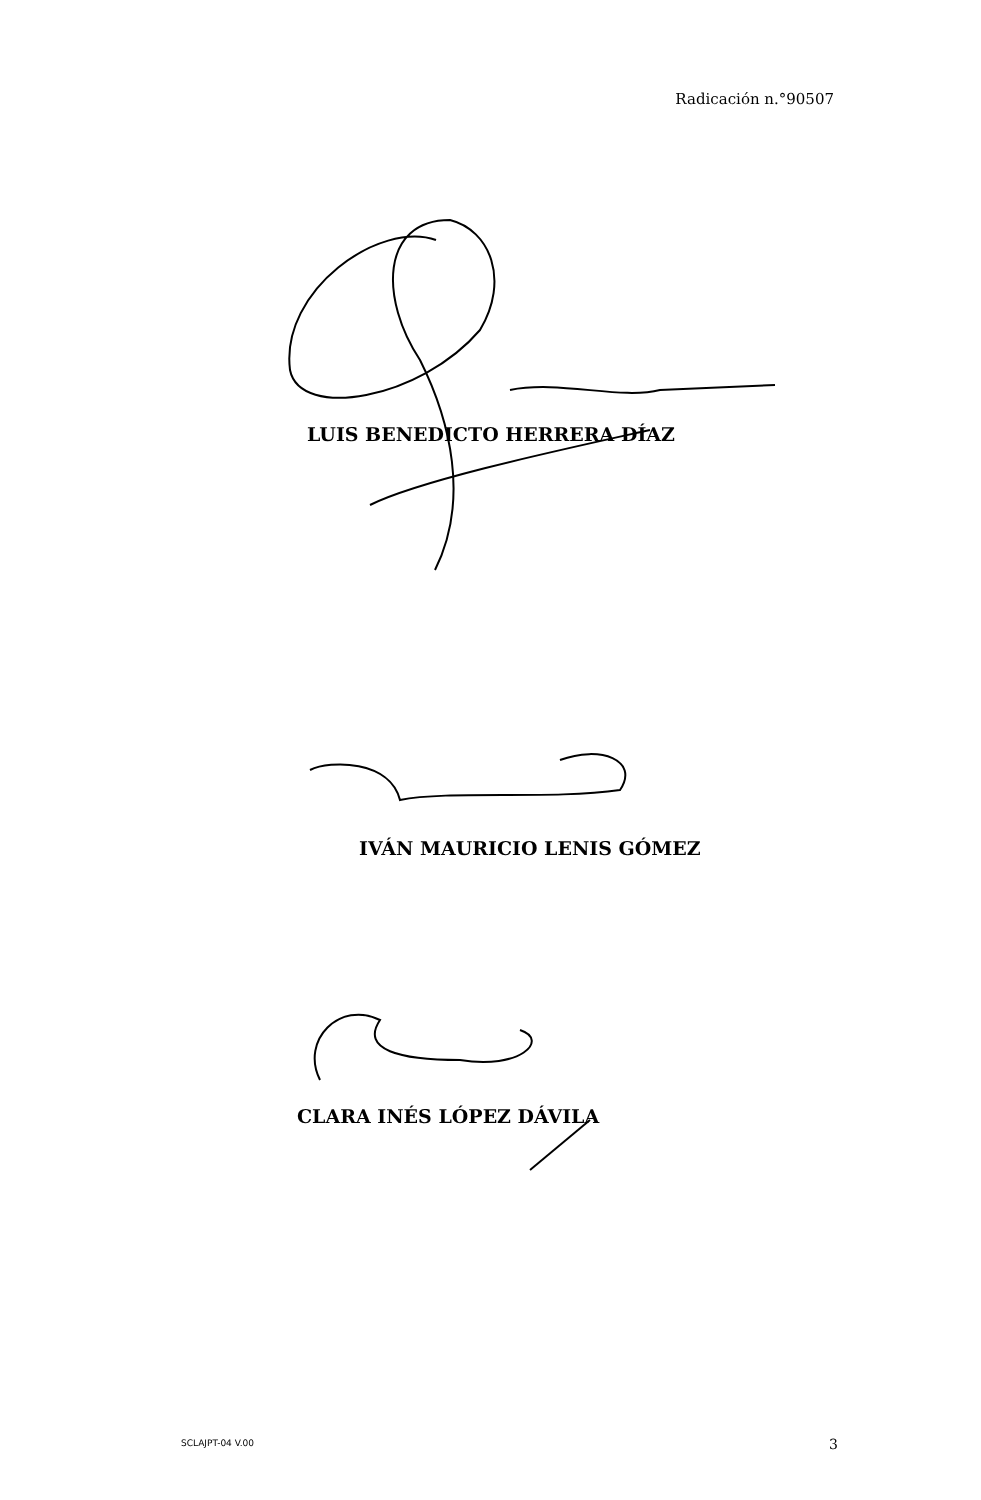Radicación n.°90507
LUIS BENEDICTO HERRERA DÍAZ
IVÁN MAURICIO LENIS GÓMEZ
CLARA INÉS LÓPEZ DÁVILA
SCLAJPT-04 V.00 3